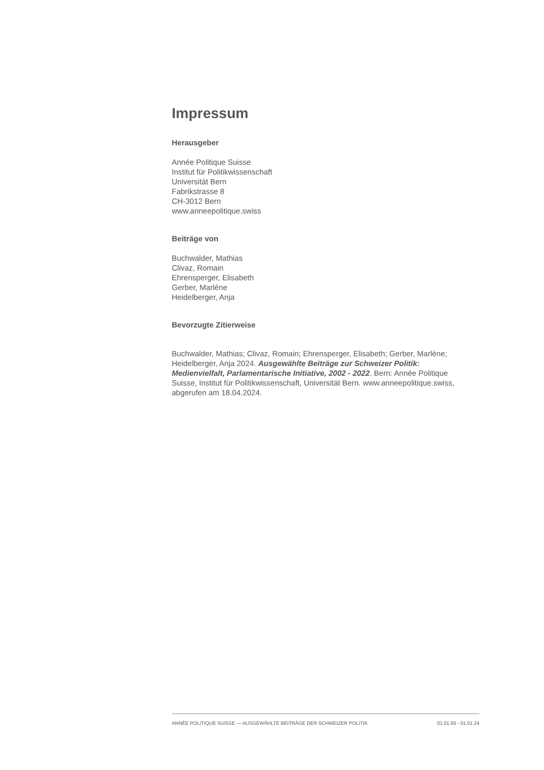Impressum
Herausgeber
Année Politique Suisse
Institut für Politikwissenschaft
Universität Bern
Fabrikstrasse 8
CH-3012 Bern
www.anneepolitique.swiss
Beiträge von
Buchwalder, Mathias
Clivaz, Romain
Ehrensperger, Elisabeth
Gerber, Marlène
Heidelberger, Anja
Bevorzugte Zitierweise
Buchwalder, Mathias; Clivaz, Romain; Ehrensperger, Elisabeth; Gerber, Marlène; Heidelberger, Anja 2024. Ausgewählte Beiträge zur Schweizer Politik: Medienvielfalt, Parlamentarische Initiative, 2002 - 2022. Bern: Année Politique Suisse, Institut für Politikwissenschaft, Universität Bern. www.anneepolitique.swiss, abgerufen am 18.04.2024.
ANNÉE POLITIQUE SUISSE — AUSGEWÄHLTE BEITRÄGE DER SCHWEIZER POLITIK 01.01.65 - 01.01.24